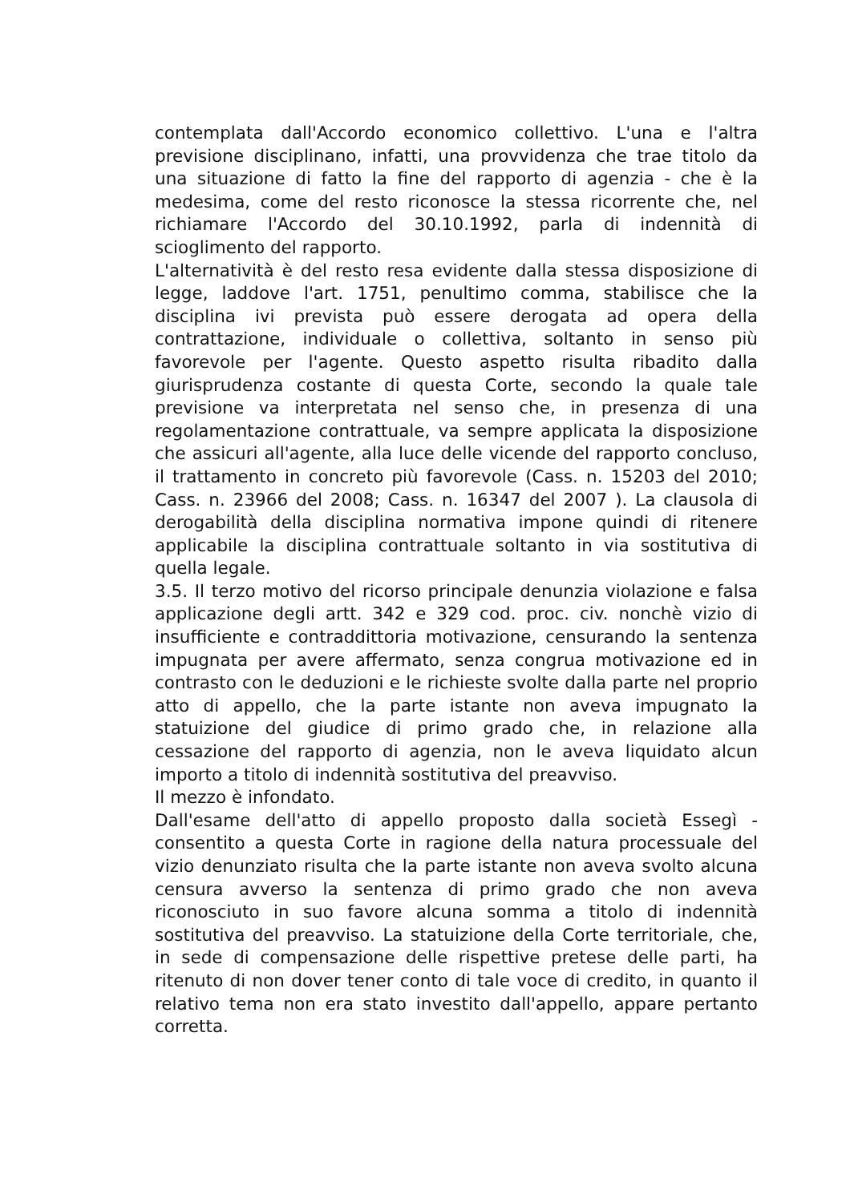contemplata dall'Accordo economico collettivo. L'una e l'altra previsione disciplinano, infatti, una provvidenza che trae titolo da una situazione di fatto la fine del rapporto di agenzia - che è la medesima, come del resto riconosce la stessa ricorrente che, nel richiamare l'Accordo del 30.10.1992, parla di indennità di scioglimento del rapporto.
L'alternatività è del resto resa evidente dalla stessa disposizione di legge, laddove l'art. 1751, penultimo comma, stabilisce che la disciplina ivi prevista può essere derogata ad opera della contrattazione, individuale o collettiva, soltanto in senso più favorevole per l'agente. Questo aspetto risulta ribadito dalla giurisprudenza costante di questa Corte, secondo la quale tale previsione va interpretata nel senso che, in presenza di una regolamentazione contrattuale, va sempre applicata la disposizione che assicuri all'agente, alla luce delle vicende del rapporto concluso, il trattamento in concreto più favorevole (Cass. n. 15203 del 2010; Cass. n. 23966 del 2008; Cass. n. 16347 del 2007 ). La clausola di derogabilità della disciplina normativa impone quindi di ritenere applicabile la disciplina contrattuale soltanto in via sostitutiva di quella legale.
3.5. Il terzo motivo del ricorso principale denunzia violazione e falsa applicazione degli artt. 342 e 329 cod. proc. civ. nonchè vizio di insufficiente e contraddittoria motivazione, censurando la sentenza impugnata per avere affermato, senza congrua motivazione ed in contrasto con le deduzioni e le richieste svolte dalla parte nel proprio atto di appello, che la parte istante non aveva impugnato la statuizione del giudice di primo grado che, in relazione alla cessazione del rapporto di agenzia, non le aveva liquidato alcun importo a titolo di indennità sostitutiva del preavviso.
Il mezzo è infondato.
Dall'esame dell'atto di appello proposto dalla società Essegì - consentito a questa Corte in ragione della natura processuale del vizio denunziato risulta che la parte istante non aveva svolto alcuna censura avverso la sentenza di primo grado che non aveva riconosciuto in suo favore alcuna somma a titolo di indennità sostitutiva del preavviso. La statuizione della Corte territoriale, che, in sede di compensazione delle rispettive pretese delle parti, ha ritenuto di non dover tener conto di tale voce di credito, in quanto il relativo tema non era stato investito dall'appello, appare pertanto corretta.